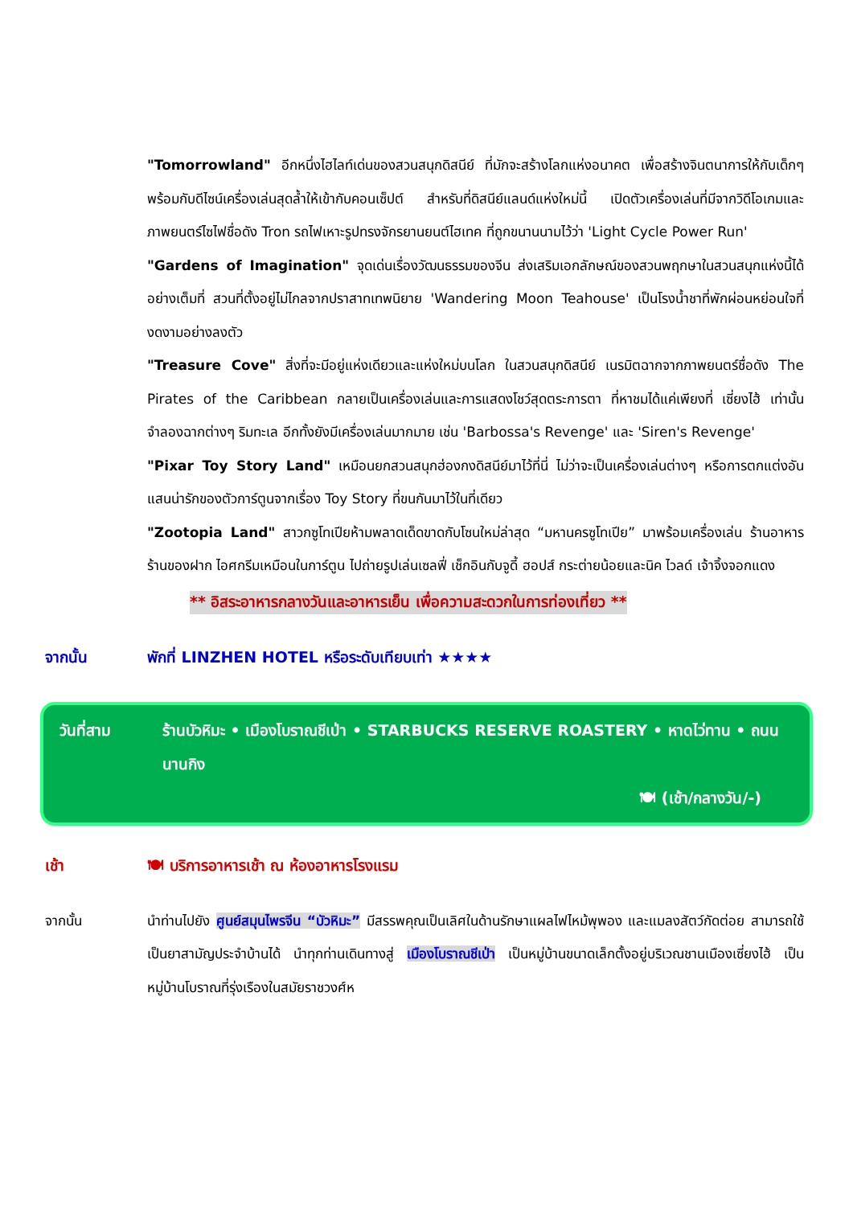"Tomorrowland" อีกหนึ่งไฮไลท์เด่นของสวนสนุกดิสนีย์ ที่มักจะสร้างโลกแห่งอนาคต เพื่อสร้างจินตนาการให้กับเด็กๆ พร้อมกับดีไซน์เครื่องเล่นสุดล้ำให้เข้ากับคอนเซ็ปต์ สำหรับที่ดิสนีย์แลนด์แห่งใหม่นี้ เปิดตัวเครื่องเล่นที่มีจากวิดีโอเกมและภาพยนตร์ไซไฟชื่อดัง Tron รถไฟเหาะรูปทรงจักรยานยนต์ไฮเทค ที่ถูกขนานนามไว้ว่า 'Light Cycle Power Run'
"Gardens of Imagination" จุดเด่นเรื่องวัฒนธรรมของจีน ส่งเสริมเอกลักษณ์ของสวนพฤกษาในสวนสนุกแห่งนี้ได้อย่างเต็มที่ สวนที่ตั้งอยู่ไม่ไกลจากปราสาทเทพนิยาย 'Wandering Moon Teahouse' เป็นโรงน้ำชาที่พักผ่อนหย่อนใจที่งดงามอย่างลงตัว
"Treasure Cove" สิ่งที่จะมีอยู่แห่งเดียวและแห่งใหม่บนโลก ในสวนสนุกดิสนีย์ เนรมิตฉากจากภาพยนตร์ชื่อดัง The Pirates of the Caribbean กลายเป็นเครื่องเล่นและการแสดงโชว์สุดตระการตา ที่หาชมได้แค่เพียงที่ เซี่ยงไฮ้ เท่านั้น จำลองฉากต่างๆ ริมทะเล อีกทั้งยังมีเครื่องเล่นมากมาย เช่น 'Barbossa's Revenge' และ 'Siren's Revenge'
"Pixar Toy Story Land" เหมือนยกสวนสนุกฮ่องกงดิสนีย์มาไว้ที่นี่ ไม่ว่าจะเป็นเครื่องเล่นต่างๆ หรือการตกแต่งอันแสนน่ารักของตัวการ์ตูนจากเรื่อง Toy Story ที่ขนกันมาไว้ในที่เดียว
"Zootopia Land" สาวกซูโทเปียห้ามพลาดเด็ดขาดกับโซนใหม่ล่าสุด “มหานครซูโทเปีย” มาพร้อมเครื่องเล่น ร้านอาหาร ร้านของฝาก ไอศกรีมเหมือนในการ์ตูน ไปถ่ายรูปเล่นเซลฟี่ เช็กอินกับจูดี้ ฮอปส์ กระต่ายน้อยและนิค ไวลด์ เจ้าจิ้งจอกแดง
** อิสระอาหารกลางวันและอาหารเย็น เพื่อความสะดวกในการท่องเที่ยว **
จากนั้น พักที่ LINZHEN HOTEL หรือระดับเทียบเท่า ★★★★
วันที่สาม ร้านบัวหิมะ • เมืองโบราณชีเป่า • STARBUCKS RESERVE ROASTERY • หาดไว่ทาน • ถนนนานกิง
🍽 (เช้า/กลางวัน/-)
เช้า 🍽 บริการอาหารเช้า ณ ห้องอาหารโรงแรม
จากนั้น นำท่านไปยัง ศูนย์สมุนไพรจีน “บัวหิมะ” มีสรรพคุณเป็นเลิศในด้านรักษาแผลไฟไหม้พุพอง และแมลงสัตว์กัดต่อย สามารถใช้เป็นยาสามัญประจำบ้านได้ นำทุกท่านเดินทางสู่ เมืองโบราณชีเป่า เป็นหมู่บ้านขนาดเล็กตั้งอยู่บริเวณชานเมืองเซี่ยงไฮ้ เป็นหมู่บ้านโบราณที่รุ่งเรืองในสมัยราชวงศ์ห